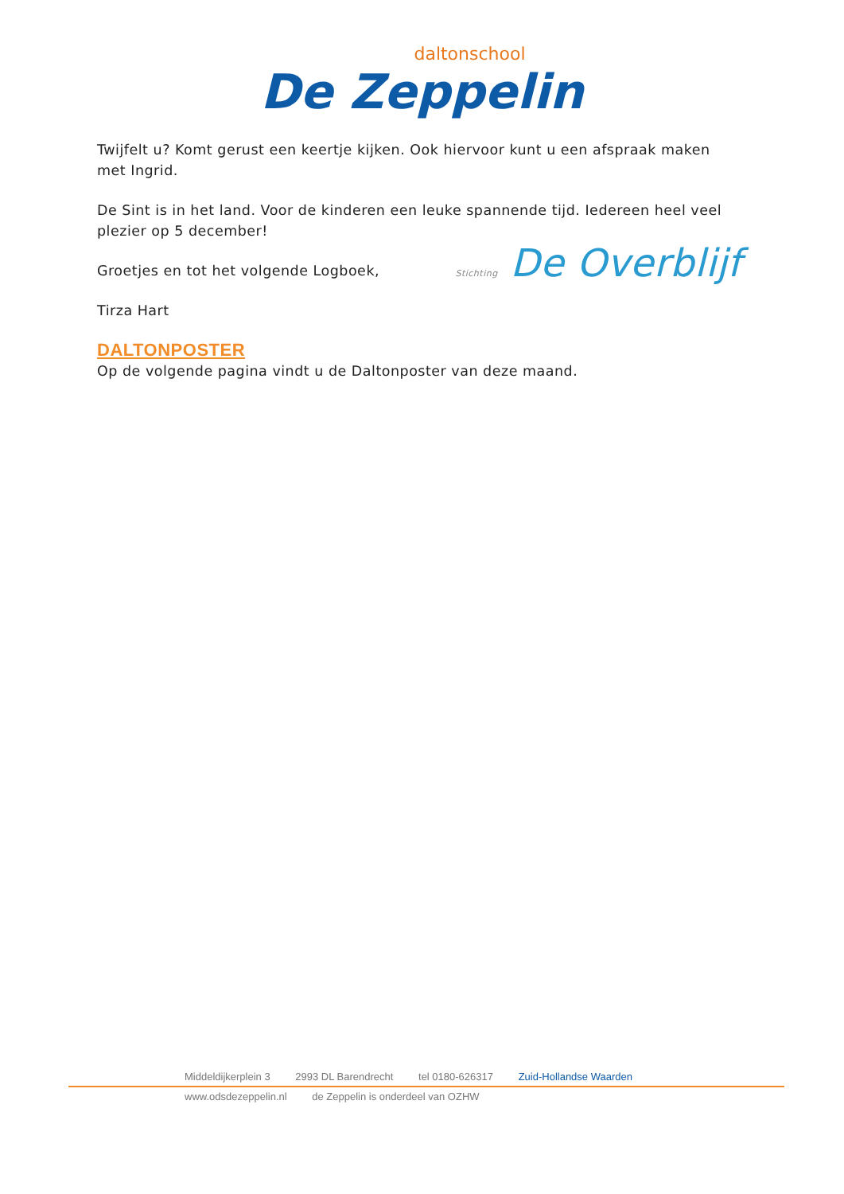daltonschool
De Zeppelin
Twijfelt u? Komt gerust een keertje kijken. Ook hiervoor kunt u een afspraak maken met Ingrid.
De Sint is in het land. Voor de kinderen een leuke spannende tijd. Iedereen heel veel plezier op 5 december!
Groetjes en tot het volgende Logboek,
Tirza Hart
Stichting De Overblijf
DALTONPOSTER
Op de volgende pagina vindt u de Daltonposter van deze maand.
Middeldijkerplein 3 2993 DL Barendrecht tel 0180-626317 Zuid-Hollandse Waarden
www.odsdezeppelin.nl de Zeppelin is onderdeel van OZHW